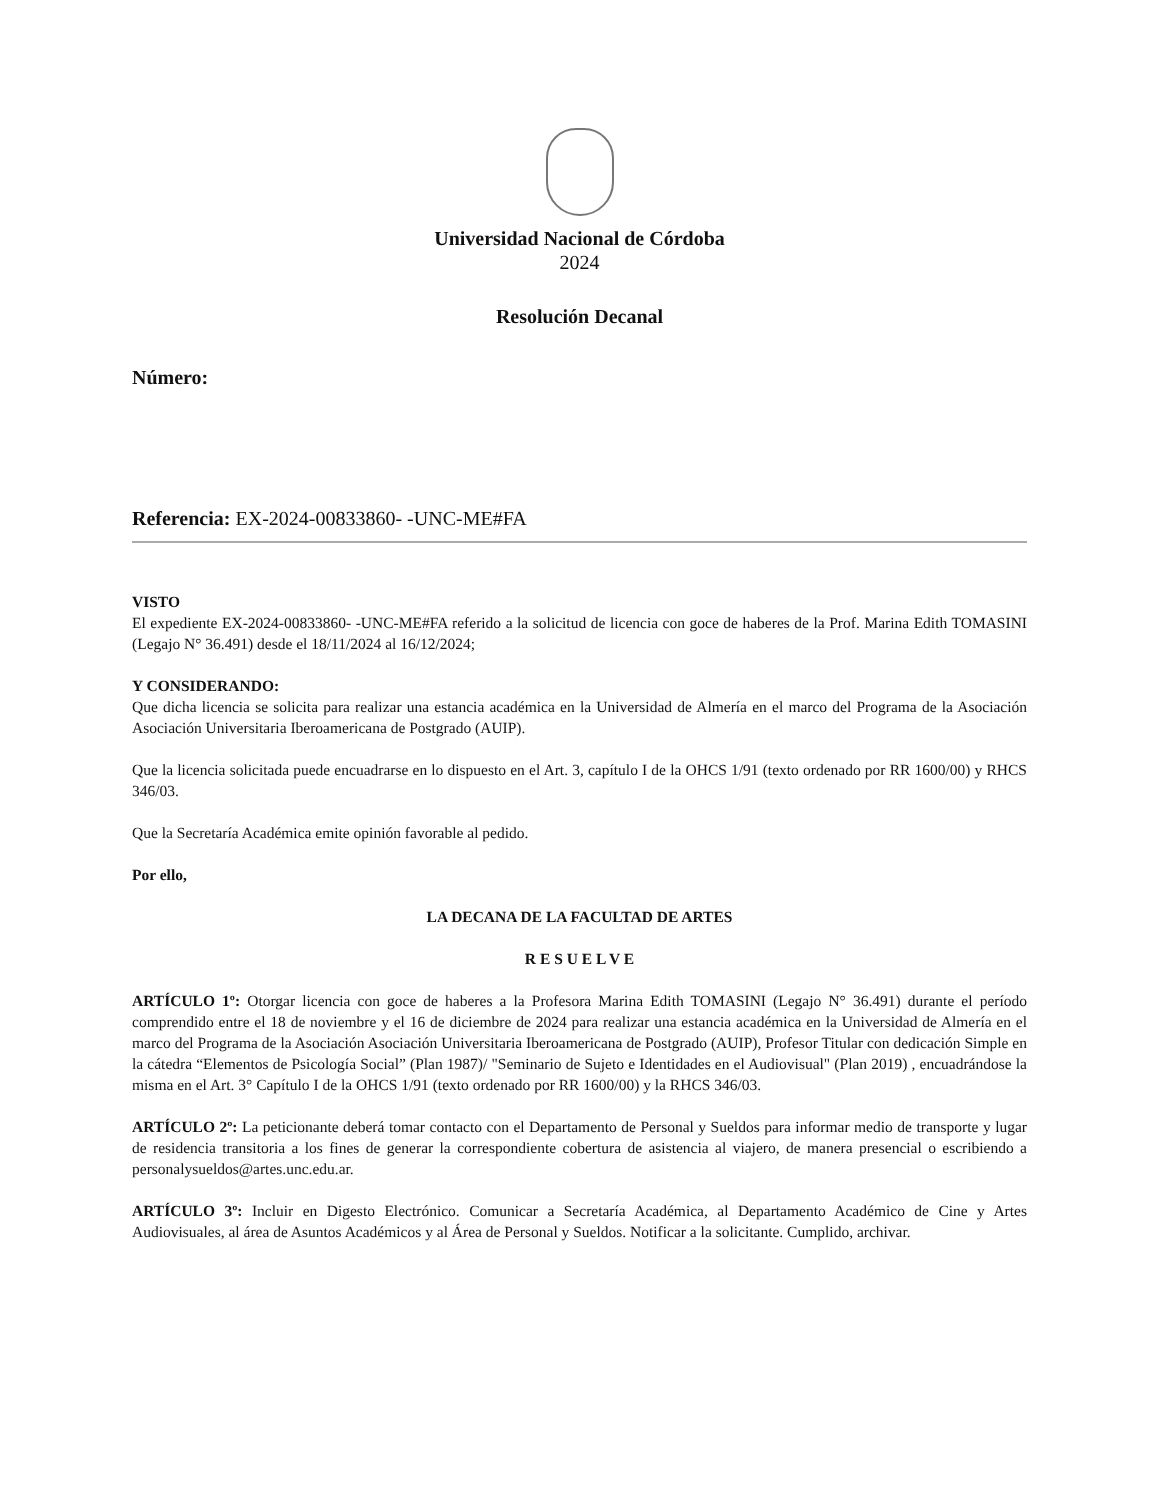Universidad Nacional de Córdoba
2024
Resolución Decanal
Número:
Referencia: EX-2024-00833860- -UNC-ME#FA
VISTO
El expediente EX-2024-00833860- -UNC-ME#FA referido a la solicitud de licencia con goce de haberes de la Prof. Marina Edith TOMASINI (Legajo N° 36.491) desde el 18/11/2024 al 16/12/2024;
Y CONSIDERANDO:
Que dicha licencia se solicita para realizar una estancia académica en la Universidad de Almería en el marco del Programa de la Asociación Asociación Universitaria Iberoamericana de Postgrado (AUIP).
Que la licencia solicitada puede encuadrarse en lo dispuesto en el Art. 3, capítulo I de la OHCS 1/91 (texto ordenado por RR 1600/00) y RHCS 346/03.
Que la Secretaría Académica emite opinión favorable al pedido.
Por ello,
LA DECANA DE LA FACULTAD DE ARTES
R E S U E L V E
ARTÍCULO 1º: Otorgar licencia con goce de haberes a la Profesora Marina Edith TOMASINI (Legajo N° 36.491) durante el período comprendido entre el 18 de noviembre y el 16 de diciembre de 2024 para realizar una estancia académica en la Universidad de Almería en el marco del Programa de la Asociación Asociación Universitaria Iberoamericana de Postgrado (AUIP), Profesor Titular con dedicación Simple en la cátedra “Elementos de Psicología Social” (Plan 1987)/ "Seminario de Sujeto e Identidades en el Audiovisual" (Plan 2019) , encuadrándose la misma en el Art. 3° Capítulo I de la OHCS 1/91 (texto ordenado por RR 1600/00) y la RHCS 346/03.
ARTÍCULO 2º: La peticionante deberá tomar contacto con el Departamento de Personal y Sueldos para informar medio de transporte y lugar de residencia transitoria a los fines de generar la correspondiente cobertura de asistencia al viajero, de manera presencial o escribiendo a personalysueldos@artes.unc.edu.ar.
ARTÍCULO 3º: Incluir en Digesto Electrónico. Comunicar a Secretaría Académica, al Departamento Académico de Cine y Artes Audiovisuales, al área de Asuntos Académicos y al Área de Personal y Sueldos. Notificar a la solicitante. Cumplido, archivar.